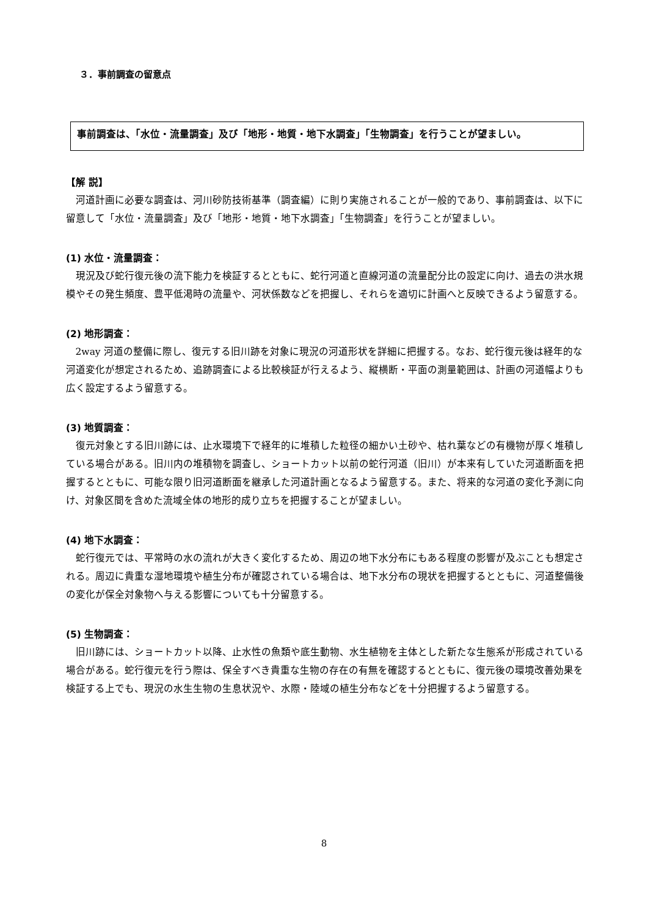３．事前調査の留意点
事前調査は、「水位・流量調査」及び「地形・地質・地下水調査」「生物調査」を行うことが望ましい。
【解 説】
河道計画に必要な調査は、河川砂防技術基準（調査編）に則り実施されることが一般的であり、事前調査は、以下に留意して「水位・流量調査」及び「地形・地質・地下水調査」「生物調査」を行うことが望ましい。
(1) 水位・流量調査：
現況及び蛇行復元後の流下能力を検証するとともに、蛇行河道と直線河道の流量配分比の設定に向け、過去の洪水規模やその発生頻度、豊平低渇時の流量や、河状係数などを把握し、それらを適切に計画へと反映できるよう留意する。
(2) 地形調査：
2way 河道の整備に際し、復元する旧川跡を対象に現況の河道形状を詳細に把握する。なお、蛇行復元後は経年的な河道変化が想定されるため、追跡調査による比較検証が行えるよう、縦横断・平面の測量範囲は、計画の河道幅よりも広く設定するよう留意する。
(3) 地質調査：
復元対象とする旧川跡には、止水環境下で経年的に堆積した粒径の細かい土砂や、枯れ葉などの有機物が厚く堆積している場合がある。旧川内の堆積物を調査し、ショートカット以前の蛇行河道（旧川）が本来有していた河道断面を把握するとともに、可能な限り旧河道断面を継承した河道計画となるよう留意する。また、将来的な河道の変化予測に向け、対象区間を含めた流域全体の地形的成り立ちを把握することが望ましい。
(4) 地下水調査：
蛇行復元では、平常時の水の流れが大きく変化するため、周辺の地下水分布にもある程度の影響が及ぶことも想定される。周辺に貴重な湿地環境や植生分布が確認されている場合は、地下水分布の現状を把握するとともに、河道整備後の変化が保全対象物へ与える影響についても十分留意する。
(5) 生物調査：
旧川跡には、ショートカット以降、止水性の魚類や底生動物、水生植物を主体とした新たな生態系が形成されている場合がある。蛇行復元を行う際は、保全すべき貴重な生物の存在の有無を確認するとともに、復元後の環境改善効果を検証する上でも、現況の水生生物の生息状況や、水際・陸域の植生分布などを十分把握するよう留意する。
8